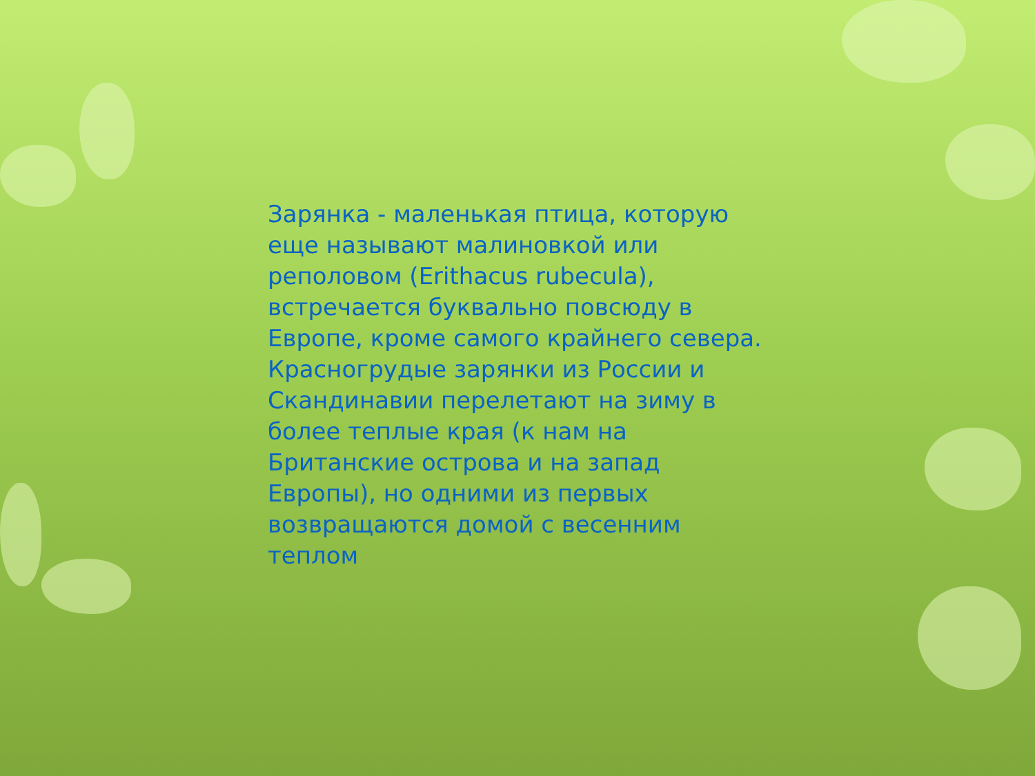Зарянка - маленькая птица, которую еще называют малиновкой или реполовом (Erithacus rubecula), встречается буквально повсюду в Европе, кроме самого крайнего севера. Красногрудые зарянки из России и Скандинавии перелетают на зиму в более теплые края (к нам на Британские острова и на запад Европы), но одними из первых возвращаются домой с весенним теплом